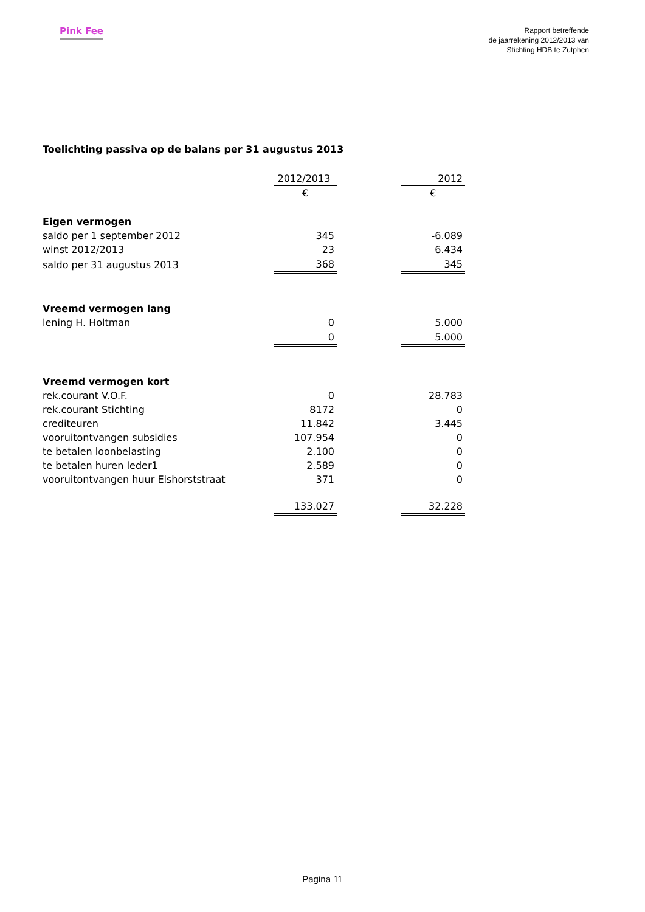Pink Fee
Rapport betreffende
de jaarrekening 2012/2013 van
Stichting HDB te Zutphen
Toelichting passiva op de balans per 31 augustus 2013
| | 2012/2013 | | 2012 |
| | € | | € |
| Eigen vermogen | | | |
| saldo per 1 september 2012 | 345 | | -6.089 |
| winst 2012/2013 | 23 | | 6.434 |
| saldo per 31 augustus 2013 | 368 | | 345 |
| Vreemd vermogen lang | | | |
| lening H. Holtman | 0 | | 5.000 |
| | 0 | | 5.000 |
| Vreemd vermogen kort | | | |
| rek.courant V.O.F. | 0 | | 28.783 |
| rek.courant Stichting | 8172 | | 0 |
| crediteuren | 11.842 | | 3.445 |
| vooruitontvangen subsidies | 107.954 | | 0 |
| te betalen loonbelasting | 2.100 | | 0 |
| te betalen huren Ieder1 | 2.589 | | 0 |
| vooruitontvangen huur Elshorststraat | 371 | | 0 |
| | 133.027 | | 32.228 |
Pagina 11